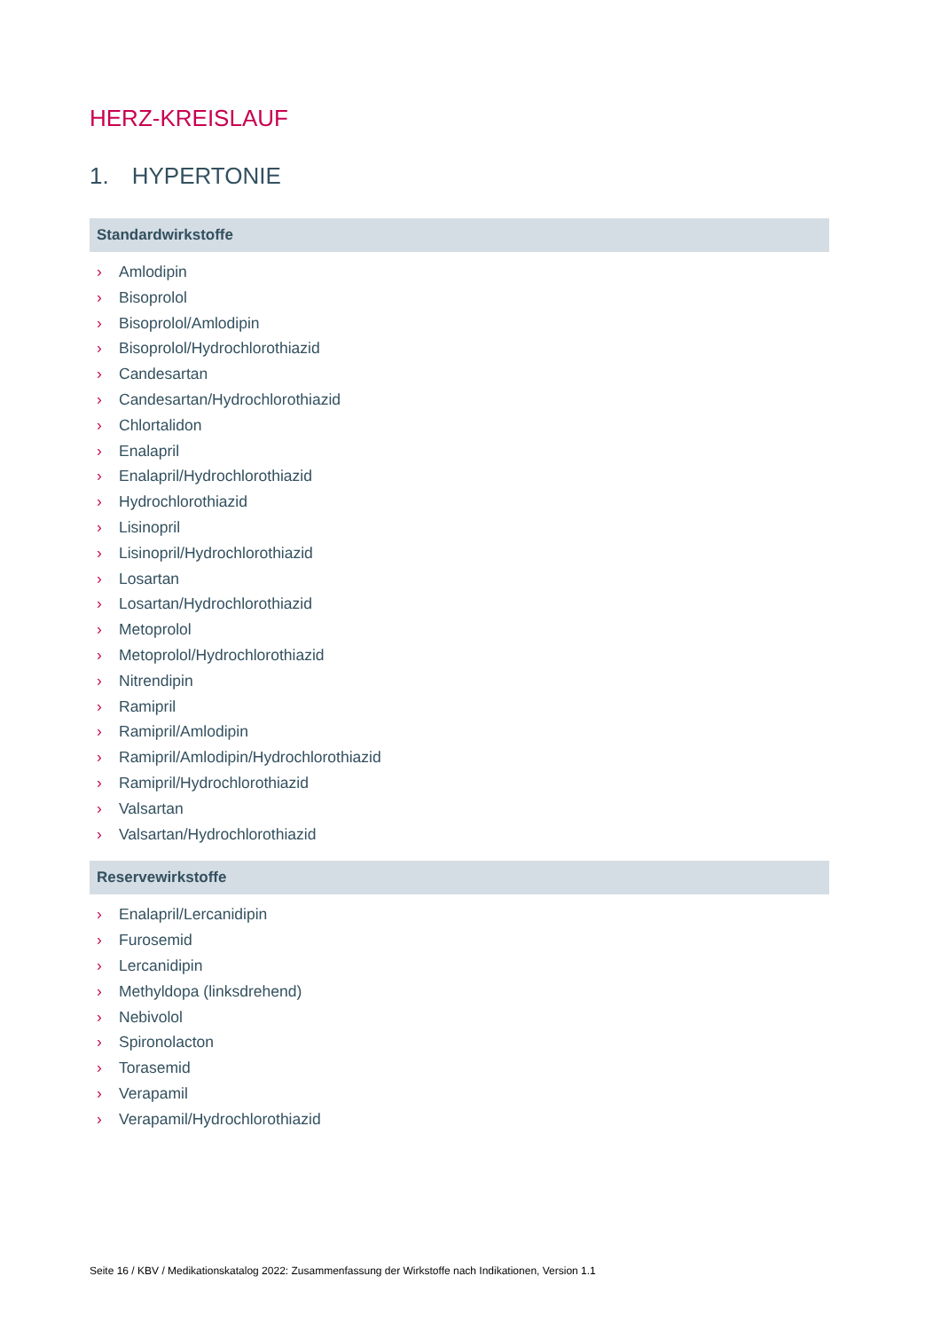HERZ-KREISLAUF
1. HYPERTONIE
Standardwirkstoffe
› Amlodipin
› Bisoprolol
› Bisoprolol/Amlodipin
› Bisoprolol/Hydrochlorothiazid
› Candesartan
› Candesartan/Hydrochlorothiazid
› Chlortalidon
› Enalapril
› Enalapril/Hydrochlorothiazid
› Hydrochlorothiazid
› Lisinopril
› Lisinopril/Hydrochlorothiazid
› Losartan
› Losartan/Hydrochlorothiazid
› Metoprolol
› Metoprolol/Hydrochlorothiazid
› Nitrendipin
› Ramipril
› Ramipril/Amlodipin
› Ramipril/Amlodipin/Hydrochlorothiazid
› Ramipril/Hydrochlorothiazid
› Valsartan
› Valsartan/Hydrochlorothiazid
Reservewirkstoffe
› Enalapril/Lercanidipin
› Furosemid
› Lercanidipin
› Methyldopa (linksdrehend)
› Nebivolol
› Spironolacton
› Torasemid
› Verapamil
› Verapamil/Hydrochlorothiazid
Seite 16 / KBV / Medikationskatalog 2022: Zusammenfassung der Wirkstoffe nach Indikationen, Version 1.1